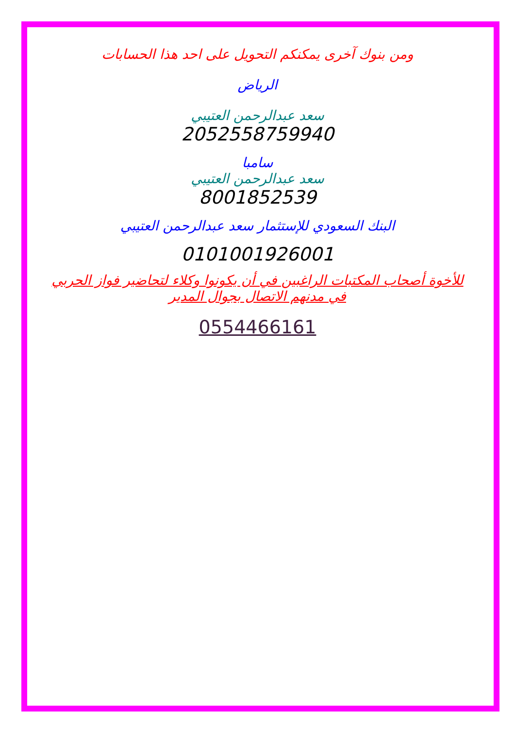ومن بنوك آخرى يمكنكم التحويل على احد هذا الحسابات
الرياض
سعد عبدالرحمن العتيبي
2052558759940
سامبا
سعد عبدالرحمن العتيبي
8001852539
البنك السعودي للإستثمار سعد عبدالرحمن العتيبي
0101001926001
للأخوة أصحاب المكتبات الراغبين في أن يكونوا وكلاء لتحاضير فواز الحربي في مدنهم الاتصال بجوال المدير
0554466161